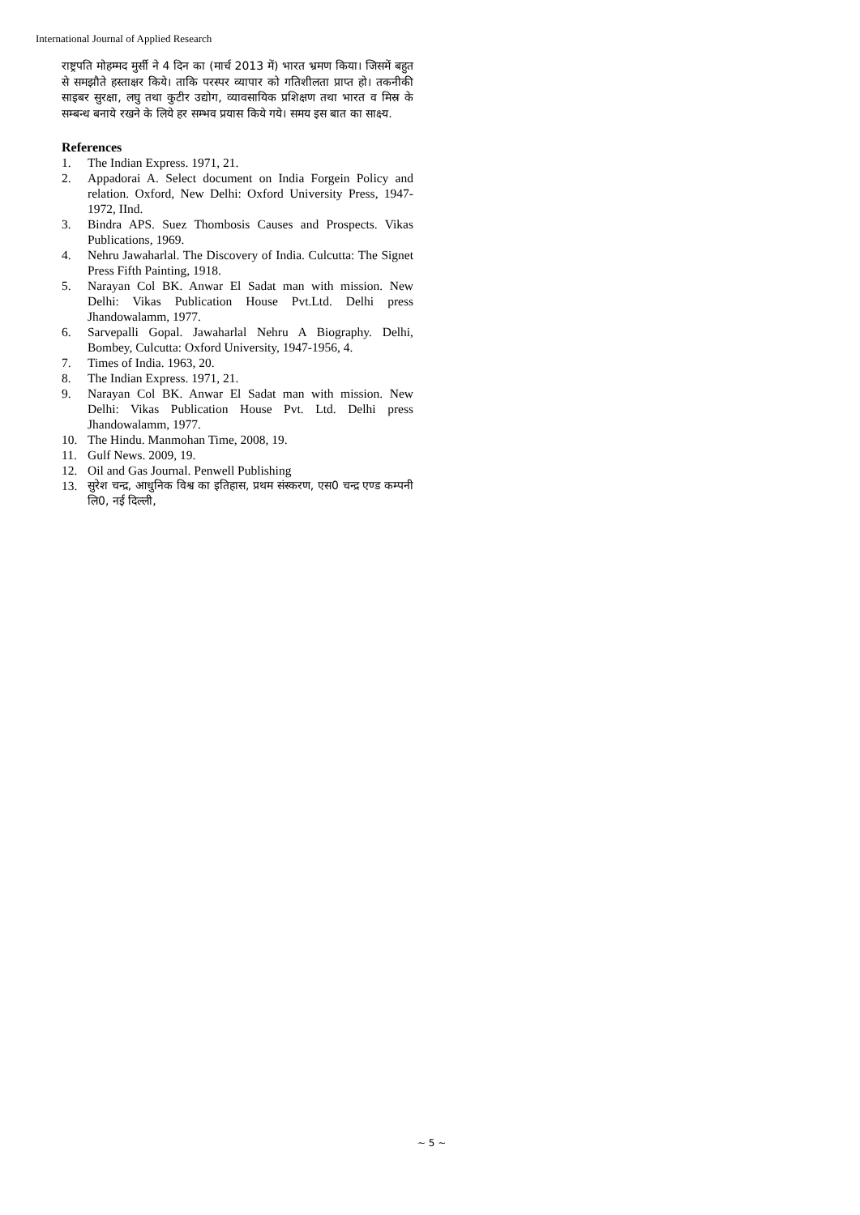International Journal of Applied Research
राष्ट्रपति मोहम्मद मुर्सी ने 4 दिन का (मार्च 2013 में) भारत भ्रमण किया। जिसमें बहुत से समझौते हस्ताक्षर किये। ताकि परस्पर व्यापार को गतिशीलता प्राप्त हो। तकनीकी साइबर सुरक्षा, लघु तथा कुटीर उद्योग, व्यावसायिक प्रशिक्षण तथा भारत व मिस्र के सम्बन्ध बनाये रखने के लिये हर सम्भव प्रयास किये गये। समय इस बात का साक्ष्य.
References
1. The Indian Express. 1971, 21.
2. Appadorai A. Select document on India Forgein Policy and relation. Oxford, New Delhi: Oxford University Press, 1947-1972, IInd.
3. Bindra APS. Suez Thombosis Causes and Prospects. Vikas Publications, 1969.
4. Nehru Jawaharlal. The Discovery of India. Culcutta: The Signet Press Fifth Painting, 1918.
5. Narayan Col BK. Anwar El Sadat man with mission. New Delhi: Vikas Publication House Pvt.Ltd. Delhi press Jhandowalamm, 1977.
6. Sarvepalli Gopal. Jawaharlal Nehru A Biography. Delhi, Bombey, Culcutta: Oxford University, 1947-1956, 4.
7. Times of India. 1963, 20.
8. The Indian Express. 1971, 21.
9. Narayan Col BK. Anwar El Sadat man with mission. New Delhi: Vikas Publication House Pvt. Ltd. Delhi press Jhandowalamm, 1977.
10. The Hindu. Manmohan Time, 2008, 19.
11. Gulf News. 2009, 19.
12. Oil and Gas Journal. Penwell Publishing
13. सुरेश चन्द्र, आधुनिक विश्व का इतिहास, प्रथम संस्करण, एस0 चन्द्र एण्ड कम्पनी लि0, नई दिल्ली,
~ 5 ~